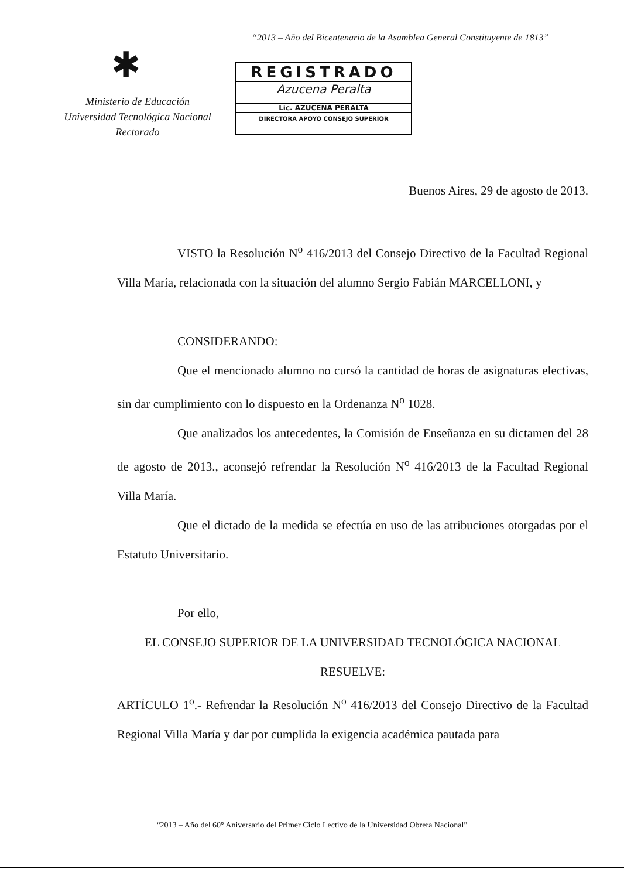“2013 – Año del Bicentenario de la Asamblea General Constituyente de 1813”
✱
Ministerio de Educación
Universidad Tecnológica Nacional
Rectorado
REGISTRADO
Azucena Peralta
Lic. AZUCENA PERALTA
DIRECTORA APOYO CONSEJO SUPERIOR
Buenos Aires, 29 de agosto de 2013.
VISTO la Resolución N<sup>o</sup> 416/2013 del Consejo Directivo de la Facultad Regional Villa María, relacionada con la situación del alumno Sergio Fabián MARCELLONI, y
CONSIDERANDO:
Que el mencionado alumno no cursó la cantidad de horas de asignaturas electivas, sin dar cumplimiento con lo dispuesto en la Ordenanza N<sup>o</sup> 1028.
Que analizados los antecedentes, la Comisión de Enseñanza en su dictamen del 28 de agosto de 2013., aconsejó refrendar la Resolución N<sup>o</sup> 416/2013 de la Facultad Regional Villa María.
Que el dictado de la medida se efectúa en uso de las atribuciones otorgadas por el Estatuto Universitario.
Por ello,
EL CONSEJO SUPERIOR DE LA UNIVERSIDAD TECNOLÓGICA NACIONAL
RESUELVE:
ARTÍCULO 1<sup>o</sup>.- Refrendar la Resolución N<sup>o</sup> 416/2013 del Consejo Directivo de la Facultad Regional Villa María y dar por cumplida la exigencia académica pautada para
“2013 – Año del 60° Aniversario del Primer Ciclo Lectivo de la Universidad Obrera Nacional”